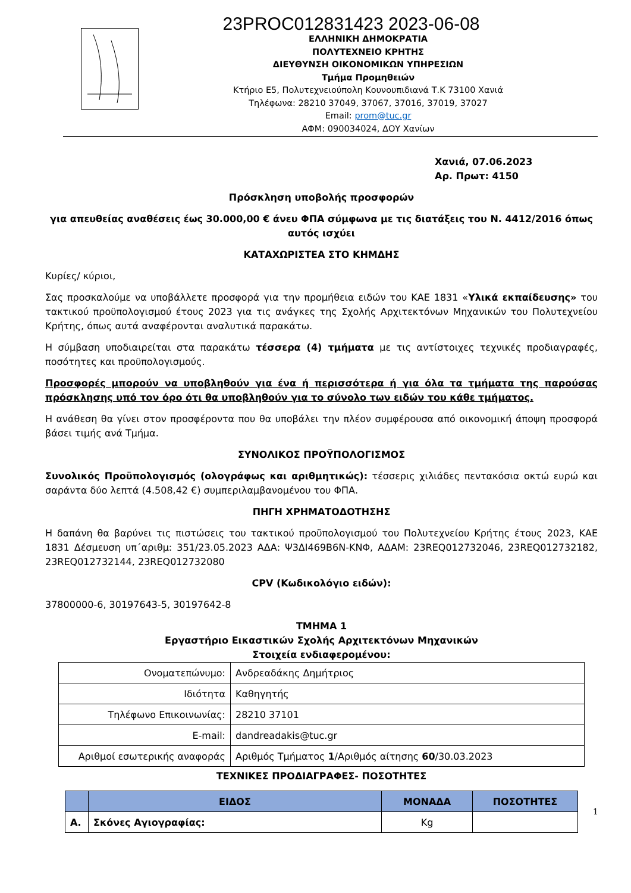23PROC012831423 2023-06-08
ΕΛΛΗΝΙΚΗ ΔΗΜΟΚΡΑΤΙΑ
ΠΟΛΥΤΕΧΝΕΙΟ ΚΡΗΤΗΣ
ΔΙΕΥΘΥΝΣΗ ΟΙΚΟΝΟΜΙΚΩΝ ΥΠΗΡΕΣΙΩΝ
Τμήμα Προμηθειών
Κτήριο Ε5, Πολυτεχνειούπολη Κουνουπιδιανά Τ.Κ 73100 Χανιά
Τηλέφωνα: 28210 37049, 37067, 37016, 37019, 37027
Email: prom@tuc.gr
ΑΦΜ: 090034024, ΔΟΥ Χανίων
Χανιά, 07.06.2023
Αρ. Πρωτ: 4150
Πρόσκληση υποβολής προσφορών
για απευθείας αναθέσεις έως 30.000,00 € άνευ ΦΠΑ σύμφωνα με τις διατάξεις του Ν. 4412/2016 όπως αυτός ισχύει
ΚΑΤΑΧΩΡΙΣΤΕΑ ΣΤΟ ΚΗΜΔΗΣ
Κυρίες/ κύριοι,
Σας προσκαλούμε να υποβάλλετε προσφορά για την προμήθεια ειδών του ΚΑΕ 1831 «Υλικά εκπαίδευσης» του τακτικού προϋπολογισμού έτους 2023 για τις ανάγκες της Σχολής Αρχιτεκτόνων Μηχανικών του Πολυτεχνείου Κρήτης, όπως αυτά αναφέρονται αναλυτικά παρακάτω.
Η σύμβαση υποδιαιρείται στα παρακάτω τέσσερα (4) τμήματα με τις αντίστοιχες τεχνικές προδιαγραφές, ποσότητες και προϋπολογισμούς.
Προσφορές μπορούν να υποβληθούν για ένα ή περισσότερα ή για όλα τα τμήματα της παρούσας πρόσκλησης υπό τον όρο ότι θα υποβληθούν για το σύνολο των ειδών του κάθε τμήματος.
Η ανάθεση θα γίνει στον προσφέροντα που θα υποβάλει την πλέον συμφέρουσα από οικονομική άποψη προσφορά βάσει τιμής ανά Τμήμα.
ΣΥΝΟΛΙΚΟΣ ΠΡΟΫΠΟΛΟΓΙΣΜΟΣ
Συνολικός Προϋπολογισμός (ολογράφως και αριθμητικώς): τέσσερις χιλιάδες πεντακόσια οκτώ ευρώ και σαράντα δύο λεπτά (4.508,42 €) συμπεριλαμβανομένου του ΦΠΑ.
ΠΗΓΗ ΧΡΗΜΑΤΟΔΟΤΗΣΗΣ
Η δαπάνη θα βαρύνει τις πιστώσεις του τακτικού προϋπολογισμού του Πολυτεχνείου Κρήτης έτους 2023, ΚΑΕ 1831 Δέσμευση υπ΄αριθμ: 351/23.05.2023 ΑΔΑ: Ψ3ΔΙ469Β6Ν-ΚΝΦ, ΑΔΑΜ: 23REQ012732046, 23REQ012732182, 23REQ012732144, 23REQ012732080
CPV (Κωδικολόγιο ειδών):
37800000-6, 30197643-5, 30197642-8
ΤΜΗΜΑ 1
Εργαστήριο Εικαστικών Σχολής Αρχιτεκτόνων Μηχανικών
Στοιχεία ενδιαφερομένου:
| Ονοματεπώνυμο: | Ανδρεαδάκης Δημήτριος |
| Ιδιότητα | Καθηγητής |
| Τηλέφωνο Επικοινωνίας: | 28210 37101 |
| E-mail: | dandreadakis@tuc.gr |
| Αριθμοί εσωτερικής αναφοράς | Αριθμός Τμήματος 1 /Αριθμός αίτησης 60 /30.03.2023 |
ΤΕΧΝΙΚΕΣ ΠΡΟΔΙΑΓΡΑΦΕΣ- ΠΟΣΟΤΗΤΕΣ
| | ΕΙΔΟΣ | ΜΟΝΑΔΑ | ΠΟΣΟΤΗΤΕΣ |
| --- | --- | --- | --- |
| Α. | Σκόνες Αγιογραφίας: | Kg | |
1